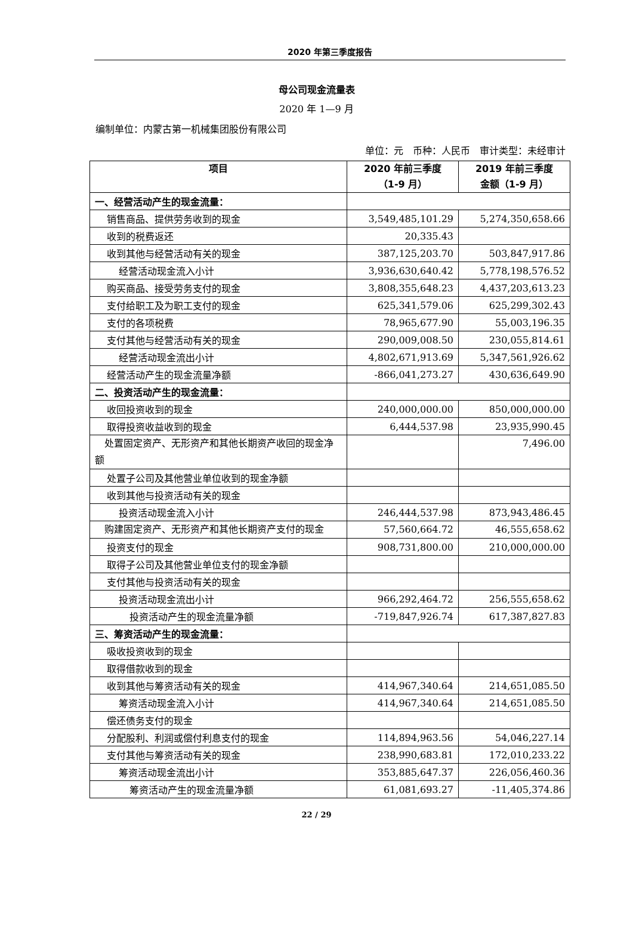2020 年第三季度报告
母公司现金流量表
2020 年 1—9 月
编制单位：内蒙古第一机械集团股份有限公司
单位：元　币种：人民币　审计类型：未经审计
| 项目 | 2020 年前三季度 （1-9 月） | 2019 年前三季度 金额（1-9 月） |
| --- | --- | --- |
| 一、经营活动产生的现金流量： | | |
| 销售商品、提供劳务收到的现金 | 3,549,485,101.29 | 5,274,350,658.66 |
| 收到的税费返还 | 20,335.43 | |
| 收到其他与经营活动有关的现金 | 387,125,203.70 | 503,847,917.86 |
| 经营活动现金流入小计 | 3,936,630,640.42 | 5,778,198,576.52 |
| 购买商品、接受劳务支付的现金 | 3,808,355,648.23 | 4,437,203,613.23 |
| 支付给职工及为职工支付的现金 | 625,341,579.06 | 625,299,302.43 |
| 支付的各项税费 | 78,965,677.90 | 55,003,196.35 |
| 支付其他与经营活动有关的现金 | 290,009,008.50 | 230,055,814.61 |
| 经营活动现金流出小计 | 4,802,671,913.69 | 5,347,561,926.62 |
| 经营活动产生的现金流量净额 | -866,041,273.27 | 430,636,649.90 |
| 二、投资活动产生的现金流量： | | |
| 收回投资收到的现金 | 240,000,000.00 | 850,000,000.00 |
| 取得投资收益收到的现金 | 6,444,537.98 | 23,935,990.45 |
| 处置固定资产、无形资产和其他长期资产收回的现金净额 | | 7,496.00 |
| 处置子公司及其他营业单位收到的现金净额 | | |
| 收到其他与投资活动有关的现金 | | |
| 投资活动现金流入小计 | 246,444,537.98 | 873,943,486.45 |
| 购建固定资产、无形资产和其他长期资产支付的现金 | 57,560,664.72 | 46,555,658.62 |
| 投资支付的现金 | 908,731,800.00 | 210,000,000.00 |
| 取得子公司及其他营业单位支付的现金净额 | | |
| 支付其他与投资活动有关的现金 | | |
| 投资活动现金流出小计 | 966,292,464.72 | 256,555,658.62 |
| 投资活动产生的现金流量净额 | -719,847,926.74 | 617,387,827.83 |
| 三、筹资活动产生的现金流量： | | |
| 吸收投资收到的现金 | | |
| 取得借款收到的现金 | | |
| 收到其他与筹资活动有关的现金 | 414,967,340.64 | 214,651,085.50 |
| 筹资活动现金流入小计 | 414,967,340.64 | 214,651,085.50 |
| 偿还债务支付的现金 | | |
| 分配股利、利润或偿付利息支付的现金 | 114,894,963.56 | 54,046,227.14 |
| 支付其他与筹资活动有关的现金 | 238,990,683.81 | 172,010,233.22 |
| 筹资活动现金流出小计 | 353,885,647.37 | 226,056,460.36 |
| 筹资活动产生的现金流量净额 | 61,081,693.27 | -11,405,374.86 |
22 / 29